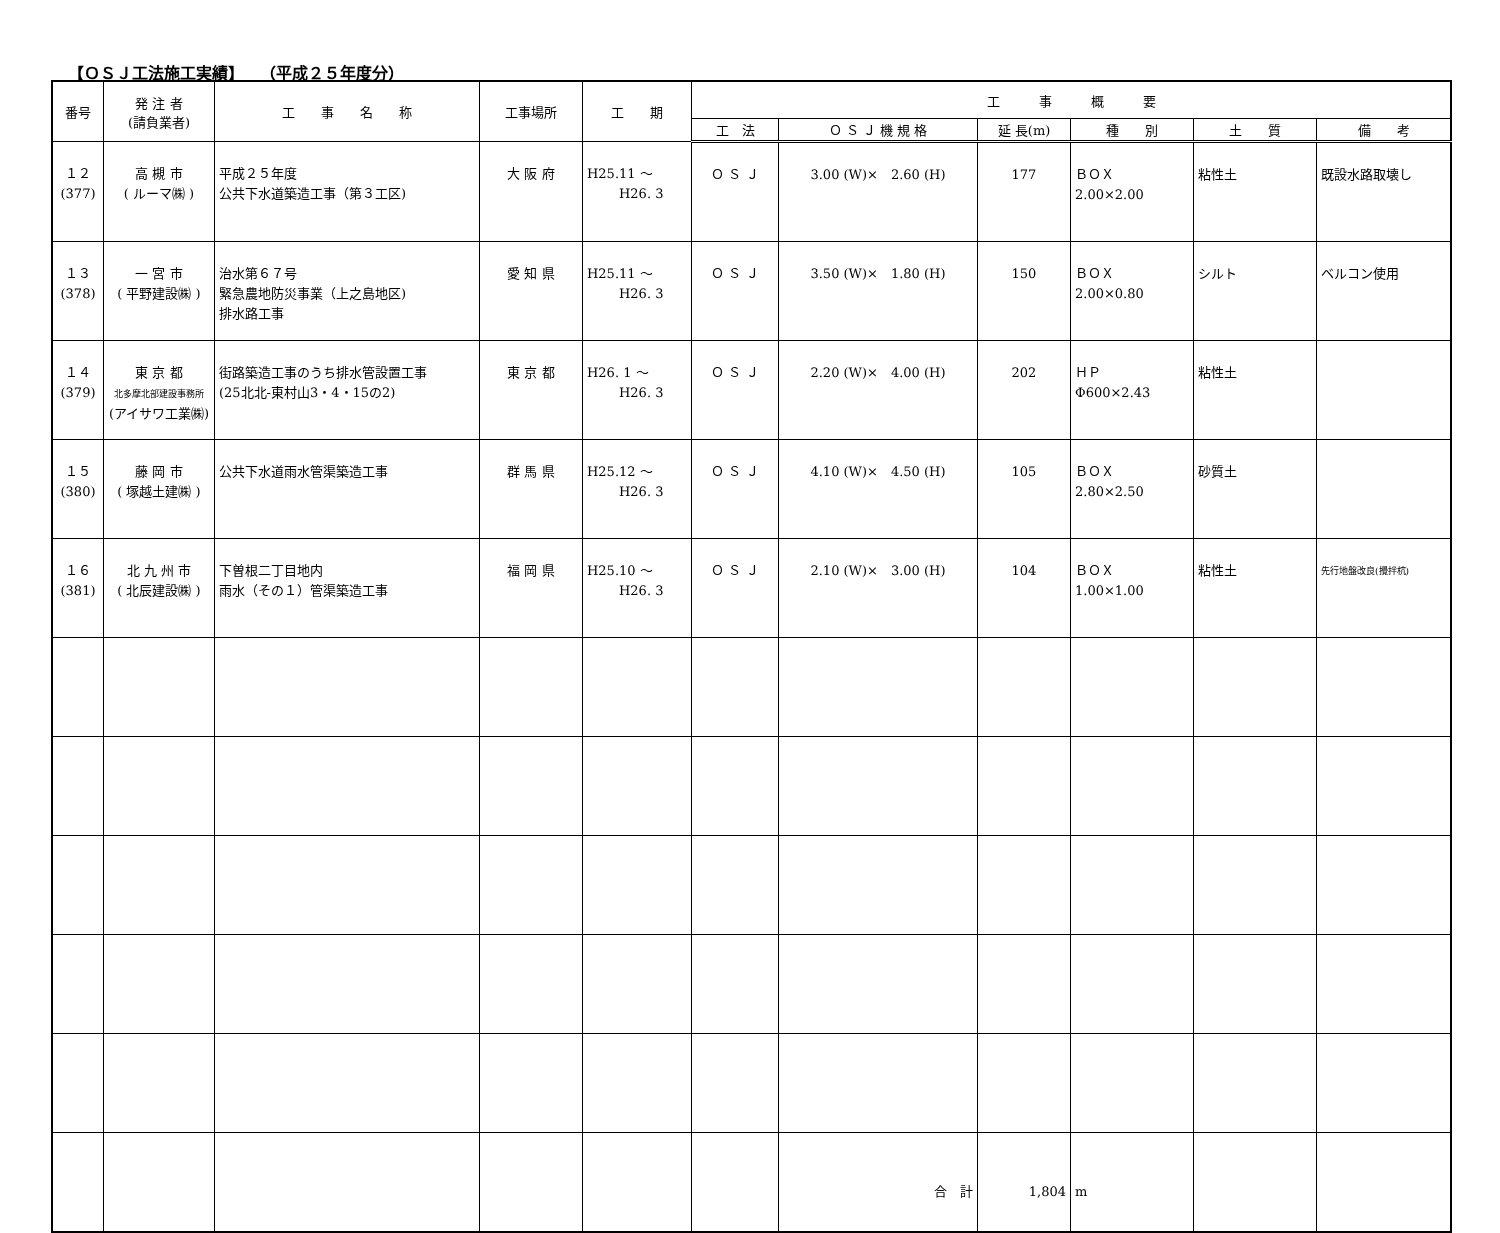【ＯＳＪ工法施工実績】　　（平成２５年度分）
| 番号 | 発 注 者 (請負業者) | 工 事 名 称 | 工事場所 | 工 期 | 工 事 概 要 | | | | | |
| --- | --- | --- | --- | --- | --- | --- | --- | --- | --- | --- |
| | | | | | 工 法 | Ｏ Ｓ Ｊ 機 規 格 | 延 長(m) | 種 別 | 土 質 | 備 考 |
| １２ (377) | 高 槻 市 ( ルーマ㈱ ) | 平成２５年度 公共下水道築造工事（第３工区) | 大 阪 府 | H25.11 ～ H26. 3 | Ｏ Ｓ Ｊ | 3.00 (W)× 2.60 (H) | 177 | ＢＯＸ 2.00×2.00 | 粘性土 | 既設水路取壊し |
| １３ (378) | 一 宮 市 ( 平野建設㈱ ) | 治水第６７号 緊急農地防災事業（上之島地区) 排水路工事 | 愛 知 県 | H25.11 ～ H26. 3 | Ｏ Ｓ Ｊ | 3.50 (W)× 1.80 (H) | 150 | ＢＯＸ 2.00×0.80 | シルト | ベルコン使用 |
| １４ (379) | 東 京 都 北多摩北部建設事務所 (アイサワ工業㈱) | 街路築造工事のうち排水管設置工事 (25北北-東村山3・4・15の2) | 東 京 都 | H26. 1 ～ H26. 3 | Ｏ Ｓ Ｊ | 2.20 (W)× 4.00 (H) | 202 | ＨＰ Φ600×2.43 | 粘性土 | |
| １５ (380) | 藤 岡 市 ( 塚越土建㈱ ) | 公共下水道雨水管渠築造工事 | 群 馬 県 | H25.12 ～ H26. 3 | Ｏ Ｓ Ｊ | 4.10 (W)× 4.50 (H) | 105 | ＢＯＸ 2.80×2.50 | 砂質土 | |
| １６ (381) | 北 九 州 市 ( 北辰建設㈱ ) | 下曽根二丁目地内 雨水（その１）管渠築造工事 | 福 岡 県 | H25.10 ～ H26. 3 | Ｏ Ｓ Ｊ | 2.10 (W)× 3.00 (H) | 104 | ＢＯＸ 1.00×1.00 | 粘性土 | 先行地盤改良(攪拌杭) |
| | | | | | | 合 計 | 1,804 | m | | |